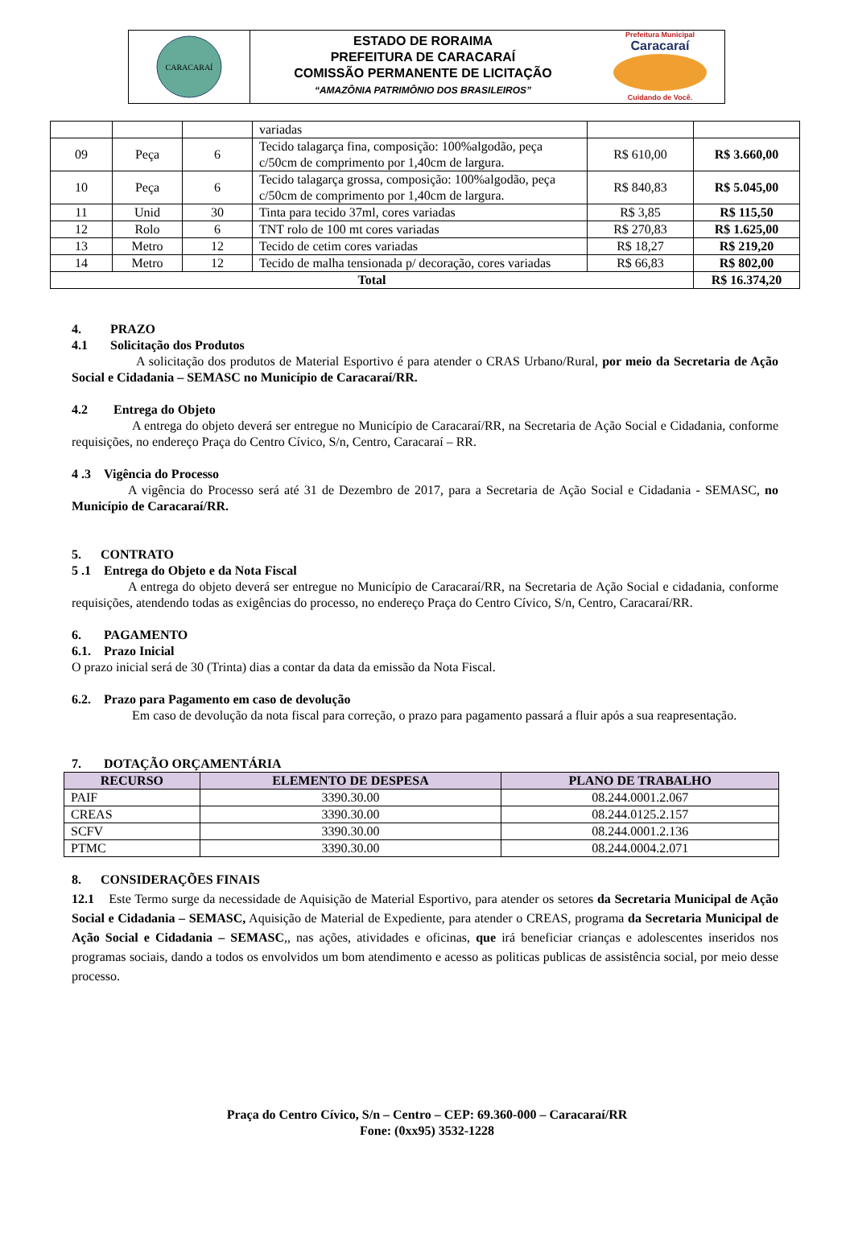CARACARAÍ
ESTADO DE RORAIMA
PREFEITURA DE CARACARAÍ
COMISSÃO PERMANENTE DE LICITAÇÃO
“AMAZÔNIA PATRIMÔNIO DOS BRASILEIROS”
Prefeitura Municipal
Caracaraí
Cuidando de Você.
| | | | variadas | | |
| 09 | Peça | 6 | Tecido talagarça fina, composição: 100%algodão, peça c/50cm de comprimento por 1,40cm de largura. | R$ 610,00 | R$ 3.660,00 |
| 10 | Peça | 6 | Tecido talagarça grossa, composição: 100%algodão, peça c/50cm de comprimento por 1,40cm de largura. | R$ 840,83 | R$ 5.045,00 |
| 11 | Unid | 30 | Tinta para tecido 37ml, cores variadas | R$ 3,85 | R$ 115,50 |
| 12 | Rolo | 6 | TNT rolo de 100 mt cores variadas | R$ 270,83 | R$ 1.625,00 |
| 13 | Metro | 12 | Tecido de cetim cores variadas | R$ 18,27 | R$ 219,20 |
| 14 | Metro | 12 | Tecido de malha tensionada p/ decoração, cores variadas | R$ 66,83 | R$ 802,00 |
| Total | | | | | R$ 16.374,20 |
4. PRAZO
4.1 Solicitação dos Produtos
A solicitação dos produtos de Material Esportivo é para atender o CRAS Urbano/Rural, por meio da Secretaria de Ação Social e Cidadania – SEMASC no Município de Caracaraí/RR.
4.2 Entrega do Objeto
A entrega do objeto deverá ser entregue no Município de Caracaraí/RR, na Secretaria de Ação Social e Cidadania, conforme requisições, no endereço Praça do Centro Cívico, S/n, Centro, Caracaraí – RR.
4 .3 Vigência do Processo
A vigência do Processo será até 31 de Dezembro de 2017, para a Secretaria de Ação Social e Cidadania - SEMASC, no Município de Caracaraí/RR.
5. CONTRATO
5 .1 Entrega do Objeto e da Nota Fiscal
A entrega do objeto deverá ser entregue no Município de Caracaraí/RR, na Secretaria de Ação Social e cidadania, conforme requisições, atendendo todas as exigências do processo, no endereço Praça do Centro Cívico, S/n, Centro, Caracaraí/RR.
6. PAGAMENTO
6.1. Prazo Inicial
O prazo inicial será de 30 (Trinta) dias a contar da data da emissão da Nota Fiscal.
6.2. Prazo para Pagamento em caso de devolução
Em caso de devolução da nota fiscal para correção, o prazo para pagamento passará a fluir após a sua reapresentação.
7. DOTAÇÃO ORÇAMENTÁRIA
| RECURSO | ELEMENTO DE DESPESA | PLANO DE TRABALHO |
| --- | --- | --- |
| PAIF | 3390.30.00 | 08.244.0001.2.067 |
| CREAS | 3390.30.00 | 08.244.0125.2.157 |
| SCFV | 3390.30.00 | 08.244.0001.2.136 |
| PTMC | 3390.30.00 | 08.244.0004.2.071 |
8. CONSIDERAÇÕES FINAIS
12.1 Este Termo surge da necessidade de Aquisição de Material Esportivo, para atender os setores da Secretaria Municipal de Ação Social e Cidadania – SEMASC, Aquisição de Material de Expediente, para atender o CREAS, programa da Secretaria Municipal de Ação Social e Cidadania – SEMASC,, nas ações, atividades e oficinas, que irá beneficiar crianças e adolescentes inseridos nos programas sociais, dando a todos os envolvidos um bom atendimento e acesso as politicas publicas de assistência social, por meio desse processo.
Praça do Centro Cívico, S/n – Centro – CEP: 69.360-000 – Caracaraí/RR
Fone: (0xx95) 3532-1228